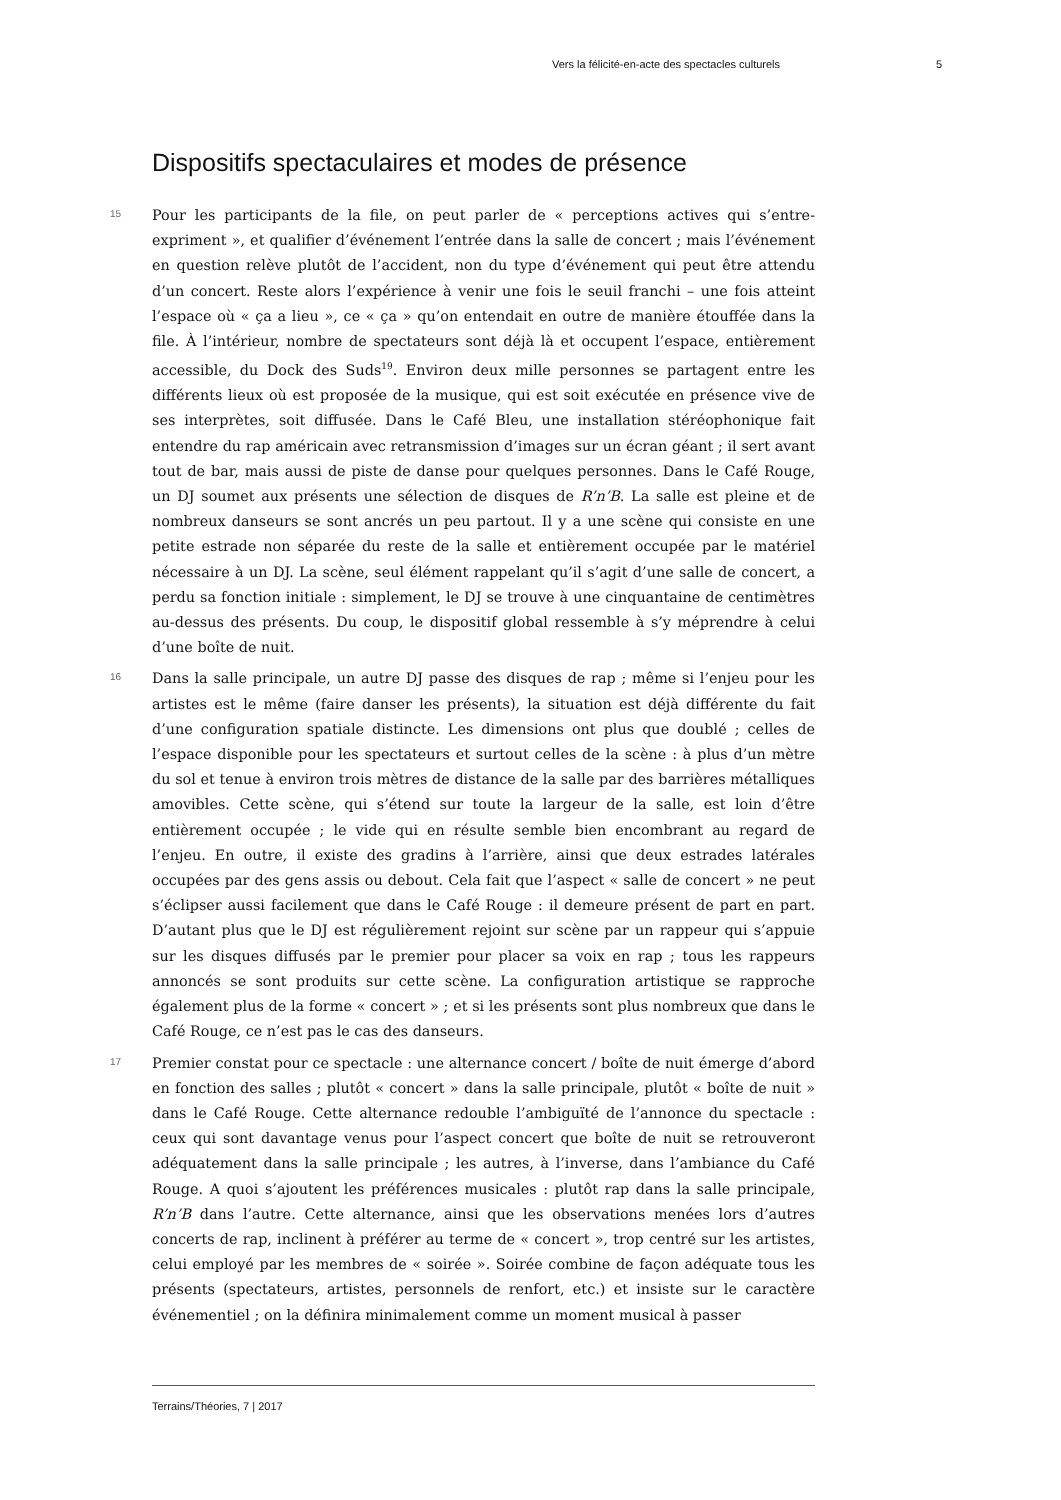Vers la félicité-en-acte des spectacles culturels 5
Dispositifs spectaculaires et modes de présence
15
Pour les participants de la file, on peut parler de « perceptions actives qui s’entre-expriment », et qualifier d’événement l’entrée dans la salle de concert ; mais l’événement en question relève plutôt de l’accident, non du type d’événement qui peut être attendu d’un concert. Reste alors l’expérience à venir une fois le seuil franchi – une fois atteint l’espace où « ça a lieu », ce « ça » qu’on entendait en outre de manière étouffée dans la file. À l’intérieur, nombre de spectateurs sont déjà là et occupent l’espace, entièrement accessible, du Dock des Suds<sup>19</sup>. Environ deux mille personnes se partagent entre les différents lieux où est proposée de la musique, qui est soit exécutée en présence vive de ses interprètes, soit diffusée. Dans le Café Bleu, une installation stéréophonique fait entendre du rap américain avec retransmission d’images sur un écran géant ; il sert avant tout de bar, mais aussi de piste de danse pour quelques personnes. Dans le Café Rouge, un DJ soumet aux présents une sélection de disques de R’n’B. La salle est pleine et de nombreux danseurs se sont ancrés un peu partout. Il y a une scène qui consiste en une petite estrade non séparée du reste de la salle et entièrement occupée par le matériel nécessaire à un DJ. La scène, seul élément rappelant qu’il s’agit d’une salle de concert, a perdu sa fonction initiale : simplement, le DJ se trouve à une cinquantaine de centimètres au-dessus des présents. Du coup, le dispositif global ressemble à s’y méprendre à celui d’une boîte de nuit.
16
Dans la salle principale, un autre DJ passe des disques de rap ; même si l’enjeu pour les artistes est le même (faire danser les présents), la situation est déjà différente du fait d’une configuration spatiale distincte. Les dimensions ont plus que doublé ; celles de l’espace disponible pour les spectateurs et surtout celles de la scène : à plus d’un mètre du sol et tenue à environ trois mètres de distance de la salle par des barrières métalliques amovibles. Cette scène, qui s’étend sur toute la largeur de la salle, est loin d’être entièrement occupée ; le vide qui en résulte semble bien encombrant au regard de l’enjeu. En outre, il existe des gradins à l’arrière, ainsi que deux estrades latérales occupées par des gens assis ou debout. Cela fait que l’aspect « salle de concert » ne peut s’éclipser aussi facilement que dans le Café Rouge : il demeure présent de part en part. D’autant plus que le DJ est régulièrement rejoint sur scène par un rappeur qui s’appuie sur les disques diffusés par le premier pour placer sa voix en rap ; tous les rappeurs annoncés se sont produits sur cette scène. La configuration artistique se rapproche également plus de la forme « concert » ; et si les présents sont plus nombreux que dans le Café Rouge, ce n’est pas le cas des danseurs.
17
Premier constat pour ce spectacle : une alternance concert / boîte de nuit émerge d’abord en fonction des salles ; plutôt « concert » dans la salle principale, plutôt « boîte de nuit » dans le Café Rouge. Cette alternance redouble l’ambiguïté de l’annonce du spectacle : ceux qui sont davantage venus pour l’aspect concert que boîte de nuit se retrouveront adéquatement dans la salle principale ; les autres, à l’inverse, dans l’ambiance du Café Rouge. A quoi s’ajoutent les préférences musicales : plutôt rap dans la salle principale, R’n’B dans l’autre. Cette alternance, ainsi que les observations menées lors d’autres concerts de rap, inclinent à préférer au terme de « concert », trop centré sur les artistes, celui employé par les membres de « soirée ». Soirée combine de façon adéquate tous les présents (spectateurs, artistes, personnels de renfort, etc.) et insiste sur le caractère événementiel ; on la définira minimalement comme un moment musical à passer
Terrains/Théories, 7 | 2017